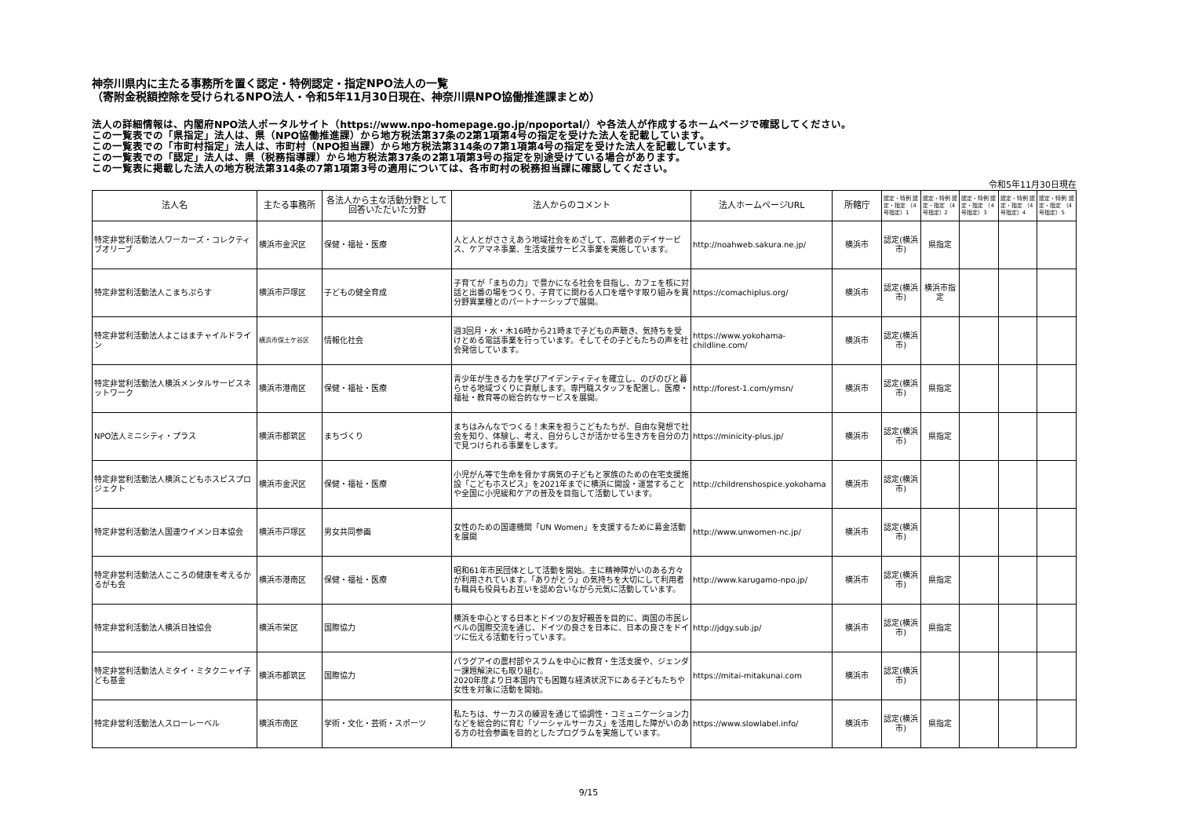神奈川県内に主たる事務所を置く認定・特例認定・指定NPO法人の一覧
（寄附金税額控除を受けられるNPO法人・令和5年11月30日現在、神奈川県NPO協働推進課まとめ）
法人の詳細情報は、内閣府NPO法人ポータルサイト（https://www.npo-homepage.go.jp/npoportal/）や各法人が作成するホームページで確認してください。
この一覧表での「県指定」法人は、県（NPO協働推進課）から地方税法第37条の2第1項第4号の指定を受けた法人を記載しています。
この一覧表での「市町村指定」法人は、市町村（NPO担当課）から地方税法第314条の7第1項第4号の指定を受けた法人を記載しています。
この一覧表での「認定」法人は、県（税務指導課）から地方税法第37条の2第1項第3号の指定を別途受けている場合があります。
この一覧表に掲載した法人の地方税法第314条の7第1項第3号の適用については、各市町村の税務担当課に確認してください。
令和5年11月30日現在
| 法人名 | 主たる事務所 | 各法人から主な活動分野として回答いただいた分野 | 法人からのコメント | 法人ホームページURL | 所轄庁 | 認定・特例 認定・指定 （4号指定）1 | 認定・特例 認定・指定 （4号指定）2 | 認定・特例 認定・指定 （4号指定）3 | 認定・特例 認定・指定 （4号指定）4 | 認定・特例 認定・指定 （4号指定）5 |
| --- | --- | --- | --- | --- | --- | --- | --- | --- | --- | --- |
| 特定非営利活動法人ワーカーズ・コレクティブオリーブ | 横浜市金沢区 | 保健・福祉・医療 | 人と人とがささえあう地域社会をめざして、高齢者のデイサービス、ケアマネ事業、生活支援サービス事業を実施しています。 | http://noahweb.sakura.ne.jp/ | 横浜市 | 認定(横浜市) | 県指定 | | | |
| 特定非営利活動法人こまちぷらす | 横浜市戸塚区 | 子どもの健全育成 | 子育てが「まちの力」で豊かになる社会を目指し、カフェを核に対話と出番の場をつくり、子育てに関わる人口を増やす取り組みを異分野異業種とのパートナーシップで展開。 | https://comachiplus.org/ | 横浜市 | 認定(横浜市) | 横浜市指定 | | | |
| 特定非営利活動法人よこはまチャイルドライン | 横浜市保土ケ谷区 | 情報化社会 | 週3回月・水・木16時から21時まで子どもの声聴き、気持ちを受けとめる電話事業を行っています。そしてその子どもたちの声を社会発信しています。 | https://www.yokohama-childline.com/ | 横浜市 | 認定(横浜市) | | | | |
| 特定非営利活動法人横浜メンタルサービスネットワーク | 横浜市港南区 | 保健・福祉・医療 | 青少年が生きる力を学びアイデンティティを確立し、のびのびと暮らせる地域づくりに貢献します。専門職スタッフを配置し、医療・福祉・教育等の総合的なサービスを展開。 | http://forest-1.com/ymsn/ | 横浜市 | 認定(横浜市) | 県指定 | | | |
| NPO法人ミニシティ・プラス | 横浜市都筑区 | まちづくり | まちはみんなでつくる！未来を担うこどもたちが、自由な発想で社会を知り、体験し、考え、自分らしさが活かせる生き方を自分の力で見つけられる事業をします。 | https://minicity-plus.jp/ | 横浜市 | 認定(横浜市) | 県指定 | | | |
| 特定非営利活動法人横浜こどもホスピスプロジェクト | 横浜市金沢区 | 保健・福祉・医療 | 小児がん等で生命を脅かす病気の子どもと家族のための在宅支援施設「こどもホスピス」を2021年までに横浜に開設・運営することや全国に小児緩和ケアの普及を目指して活動しています。 | http://childrenshospice.yokohama | 横浜市 | 認定(横浜市) | | | | |
| 特定非営利活動法人国連ウイメン日本協会 | 横浜市戸塚区 | 男女共同参画 | 女性のための国連機関「UN Women」を支援するために募金活動を展開 | http://www.unwomen-nc.jp/ | 横浜市 | 認定(横浜市) | | | | |
| 特定非営利活動法人こころの健康を考えるかるがも会 | 横浜市港南区 | 保健・福祉・医療 | 昭和61年市民団体として活動を開始。主に精神障がいのある方々が利用されています。「ありがとう」の気持ちを大切にして利用者も職員も役員もお互いを認め合いながら元気に活動しています。 | http://www.karugamo-npo.jp/ | 横浜市 | 認定(横浜市) | 県指定 | | | |
| 特定非営利活動法人横浜日独協会 | 横浜市栄区 | 国際協力 | 横浜を中心とする日本とドイツの友好親善を目的に、両国の市民レベルの国際交流を通じ、ドイツの良さを日本に、日本の良さをドイツに伝える活動を行っています。 | http://jdgy.sub.jp/ | 横浜市 | 認定(横浜市) | 県指定 | | | |
| 特定非営利活動法人ミタイ・ミタクニャイ子ども基金 | 横浜市都筑区 | 国際協力 | パラグアイの農村部やスラムを中心に教育・生活支援や、ジェンダー課題解決にも取り組む。 2020年度より日本国内でも困難な経済状況下にある子どもたちや女性を対象に活動を開始。 | https://mitai-mitakunai.com | 横浜市 | 認定(横浜市) | | | | |
| 特定非営利活動法人スローレーベル | 横浜市南区 | 学術・文化・芸術・スポーツ | 私たちは、サーカスの練習を通じて協調性・コミュニケーション力などを総合的に育む「ソーシャルサーカス」を活用した障がいのある方の社会参画を目的としたプログラムを実施しています。 | https://www.slowlabel.info/ | 横浜市 | 認定(横浜市) | 県指定 | | | |
9/15